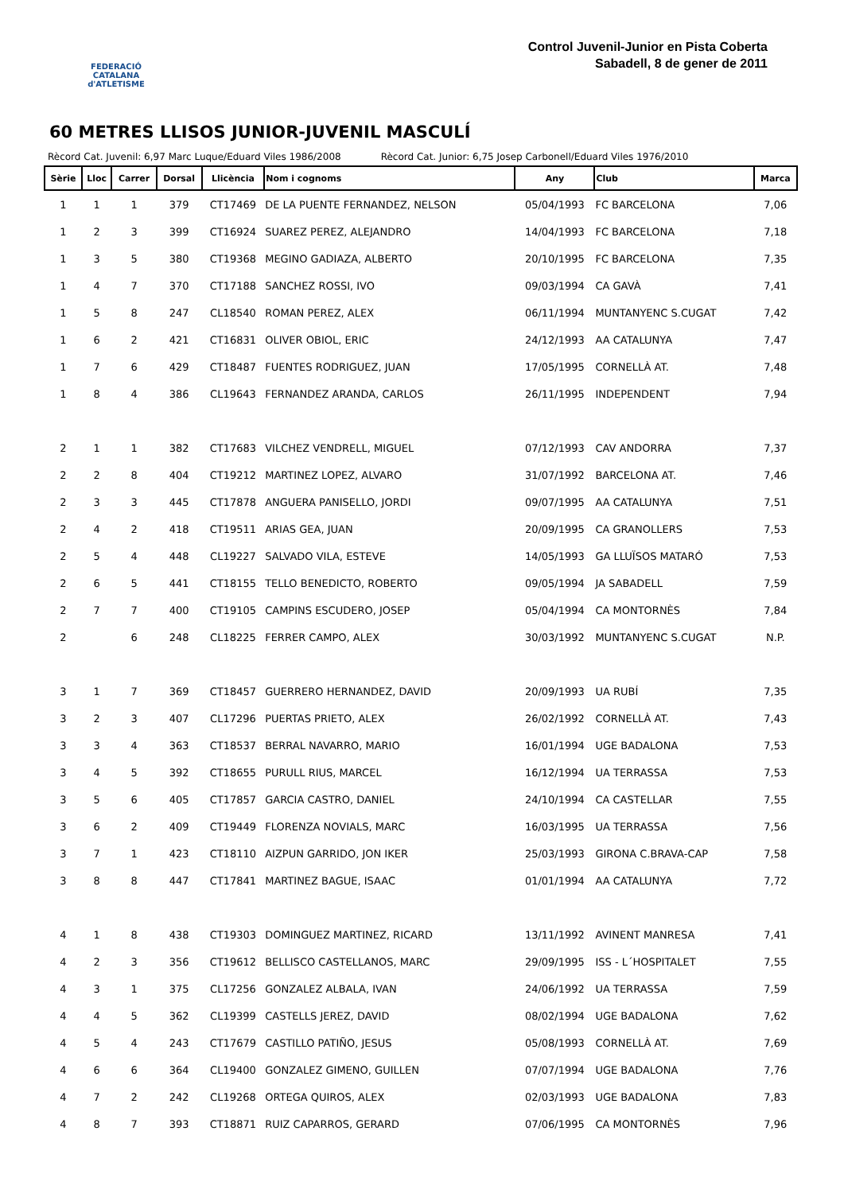FEDERACIÓ CATALANA
d'ATLETISME
Control Juvenil-Junior en Pista Coberta
Sabadell, 8 de gener de 2011
60 METRES LLISOS JUNIOR-JUVENIL MASCULÍ
Rècord Cat. Juvenil: 6,97 Marc Luque/Eduard Viles 1986/2008 Rècord Cat. Junior: 6,75 Josep Carbonell/Eduard Viles 1976/2010
| Sèrie | Lloc | Carrer | Dorsal | Llicència | Nom i cognoms | Any | Club | Marca |
| --- | --- | --- | --- | --- | --- | --- | --- | --- |
| 1 | 1 | 1 | 379 | CT17469 | DE LA PUENTE FERNANDEZ, NELSON | 05/04/1993 | FC BARCELONA | 7,06 |
| 1 | 2 | 3 | 399 | CT16924 | SUAREZ PEREZ, ALEJANDRO | 14/04/1993 | FC BARCELONA | 7,18 |
| 1 | 3 | 5 | 380 | CT19368 | MEGINO GADIAZA, ALBERTO | 20/10/1995 | FC BARCELONA | 7,35 |
| 1 | 4 | 7 | 370 | CT17188 | SANCHEZ ROSSI, IVO | 09/03/1994 | CA GAVÀ | 7,41 |
| 1 | 5 | 8 | 247 | CL18540 | ROMAN PEREZ, ALEX | 06/11/1994 | MUNTANYENC S.CUGAT | 7,42 |
| 1 | 6 | 2 | 421 | CT16831 | OLIVER OBIOL, ERIC | 24/12/1993 | AA CATALUNYA | 7,47 |
| 1 | 7 | 6 | 429 | CT18487 | FUENTES RODRIGUEZ, JUAN | 17/05/1995 | CORNELLÀ AT. | 7,48 |
| 1 | 8 | 4 | 386 | CL19643 | FERNANDEZ ARANDA, CARLOS | 26/11/1995 | INDEPENDENT | 7,94 |
| 2 | 1 | 1 | 382 | CT17683 | VILCHEZ VENDRELL, MIGUEL | 07/12/1993 | CAV ANDORRA | 7,37 |
| 2 | 2 | 8 | 404 | CT19212 | MARTINEZ LOPEZ, ALVARO | 31/07/1992 | BARCELONA AT. | 7,46 |
| 2 | 3 | 3 | 445 | CT17878 | ANGUERA PANISELLO, JORDI | 09/07/1995 | AA CATALUNYA | 7,51 |
| 2 | 4 | 2 | 418 | CT19511 | ARIAS GEA, JUAN | 20/09/1995 | CA GRANOLLERS | 7,53 |
| 2 | 5 | 4 | 448 | CL19227 | SALVADO VILA, ESTEVE | 14/05/1993 | GA LLUÏSOS MATARÓ | 7,53 |
| 2 | 6 | 5 | 441 | CT18155 | TELLO BENEDICTO, ROBERTO | 09/05/1994 | JA SABADELL | 7,59 |
| 2 | 7 | 7 | 400 | CT19105 | CAMPINS ESCUDERO, JOSEP | 05/04/1994 | CA MONTORNÈS | 7,84 |
| 2 | | 6 | 248 | CL18225 | FERRER CAMPO, ALEX | 30/03/1992 | MUNTANYENC S.CUGAT | N.P. |
| 3 | 1 | 7 | 369 | CT18457 | GUERRERO HERNANDEZ, DAVID | 20/09/1993 | UA RUBÍ | 7,35 |
| 3 | 2 | 3 | 407 | CL17296 | PUERTAS PRIETO, ALEX | 26/02/1992 | CORNELLÀ AT. | 7,43 |
| 3 | 3 | 4 | 363 | CT18537 | BERRAL NAVARRO, MARIO | 16/01/1994 | UGE BADALONA | 7,53 |
| 3 | 4 | 5 | 392 | CT18655 | PURULL RIUS, MARCEL | 16/12/1994 | UA TERRASSA | 7,53 |
| 3 | 5 | 6 | 405 | CT17857 | GARCIA CASTRO, DANIEL | 24/10/1994 | CA CASTELLAR | 7,55 |
| 3 | 6 | 2 | 409 | CT19449 | FLORENZA NOVIALS, MARC | 16/03/1995 | UA TERRASSA | 7,56 |
| 3 | 7 | 1 | 423 | CT18110 | AIZPUN GARRIDO, JON IKER | 25/03/1993 | GIRONA C.BRAVA-CAP | 7,58 |
| 3 | 8 | 8 | 447 | CT17841 | MARTINEZ BAGUE, ISAAC | 01/01/1994 | AA CATALUNYA | 7,72 |
| 4 | 1 | 8 | 438 | CT19303 | DOMINGUEZ MARTINEZ, RICARD | 13/11/1992 | AVINENT MANRESA | 7,41 |
| 4 | 2 | 3 | 356 | CT19612 | BELLISCO CASTELLANOS, MARC | 29/09/1995 | ISS - L´HOSPITALET | 7,55 |
| 4 | 3 | 1 | 375 | CL17256 | GONZALEZ ALBALA, IVAN | 24/06/1992 | UA TERRASSA | 7,59 |
| 4 | 4 | 5 | 362 | CL19399 | CASTELLS JEREZ, DAVID | 08/02/1994 | UGE BADALONA | 7,62 |
| 4 | 5 | 4 | 243 | CT17679 | CASTILLO PATIÑO, JESUS | 05/08/1993 | CORNELLÀ AT. | 7,69 |
| 4 | 6 | 6 | 364 | CL19400 | GONZALEZ GIMENO, GUILLEN | 07/07/1994 | UGE BADALONA | 7,76 |
| 4 | 7 | 2 | 242 | CL19268 | ORTEGA QUIROS, ALEX | 02/03/1993 | UGE BADALONA | 7,83 |
| 4 | 8 | 7 | 393 | CT18871 | RUIZ CAPARROS, GERARD | 07/06/1995 | CA MONTORNÈS | 7,96 |